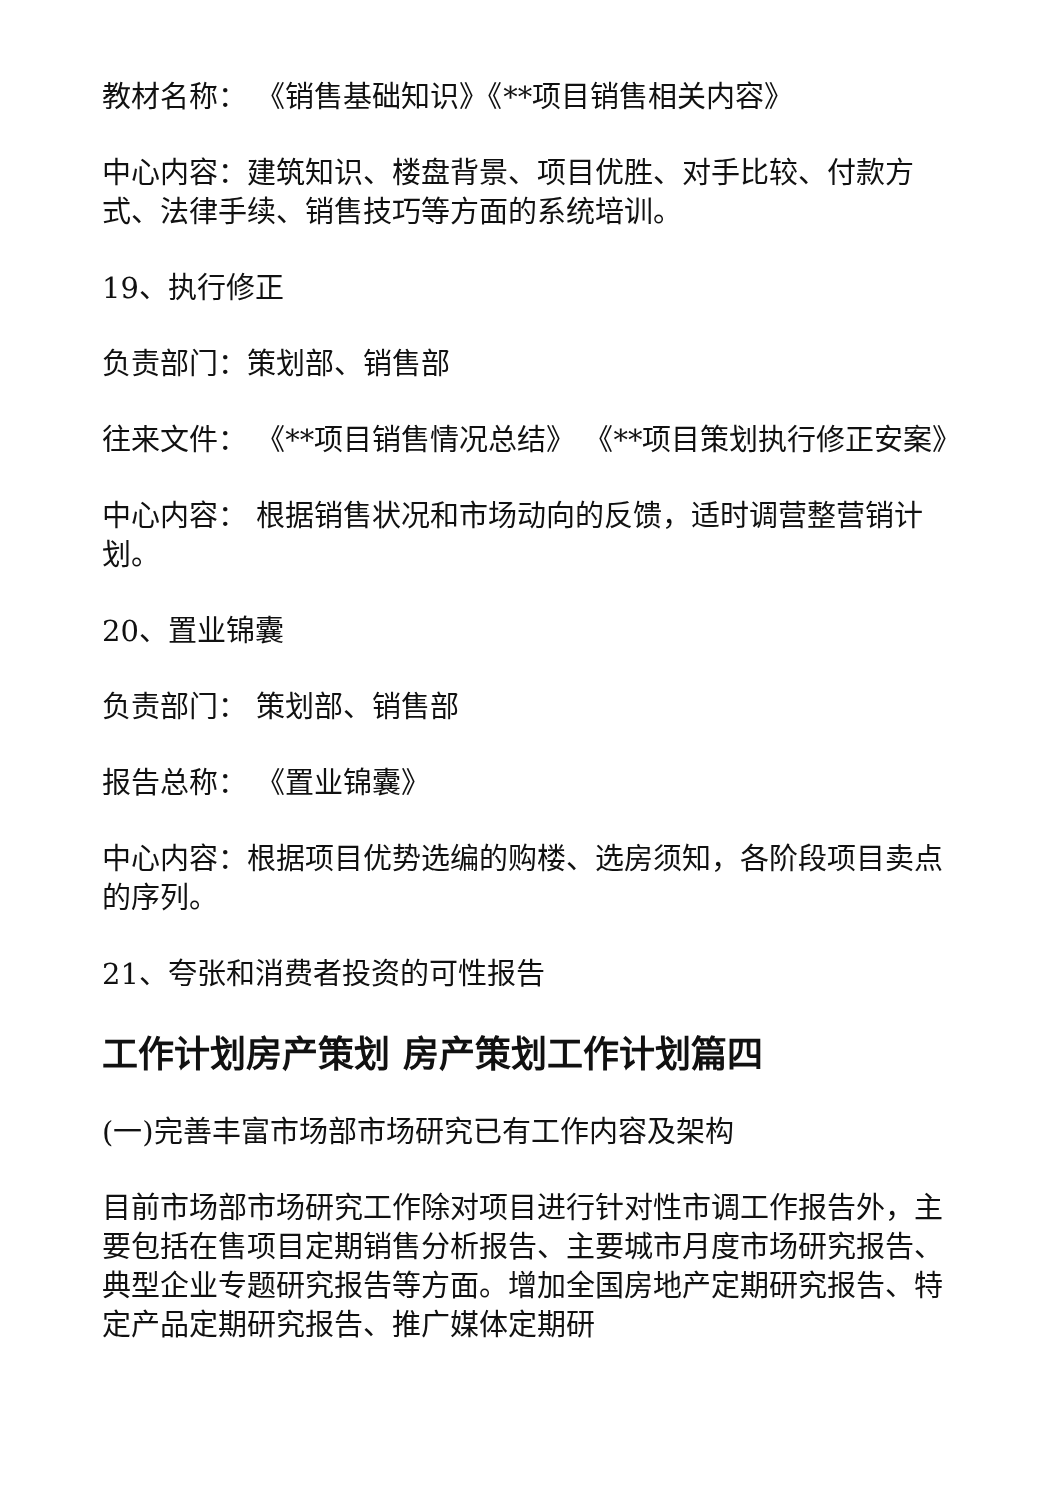教材名称： 《销售基础知识》《**项目销售相关内容》
中心内容：建筑知识、楼盘背景、项目优胜、对手比较、付款方式、法律手续、销售技巧等方面的系统培训。
19、执行修正
负责部门：策划部、销售部
往来文件： 《**项目销售情况总结》 《**项目策划执行修正安案》
中心内容： 根据销售状况和市场动向的反馈，适时调营整营销计划。
20、置业锦囊
负责部门： 策划部、销售部
报告总称： 《置业锦囊》
中心内容：根据项目优势选编的购楼、选房须知，各阶段项目卖点的序列。
21、夸张和消费者投资的可性报告
工作计划房产策划 房产策划工作计划篇四
(一)完善丰富市场部市场研究已有工作内容及架构
目前市场部市场研究工作除对项目进行针对性市调工作报告外，主要包括在售项目定期销售分析报告、主要城市月度市场研究报告、典型企业专题研究报告等方面。增加全国房地产定期研究报告、特定产品定期研究报告、推广媒体定期研